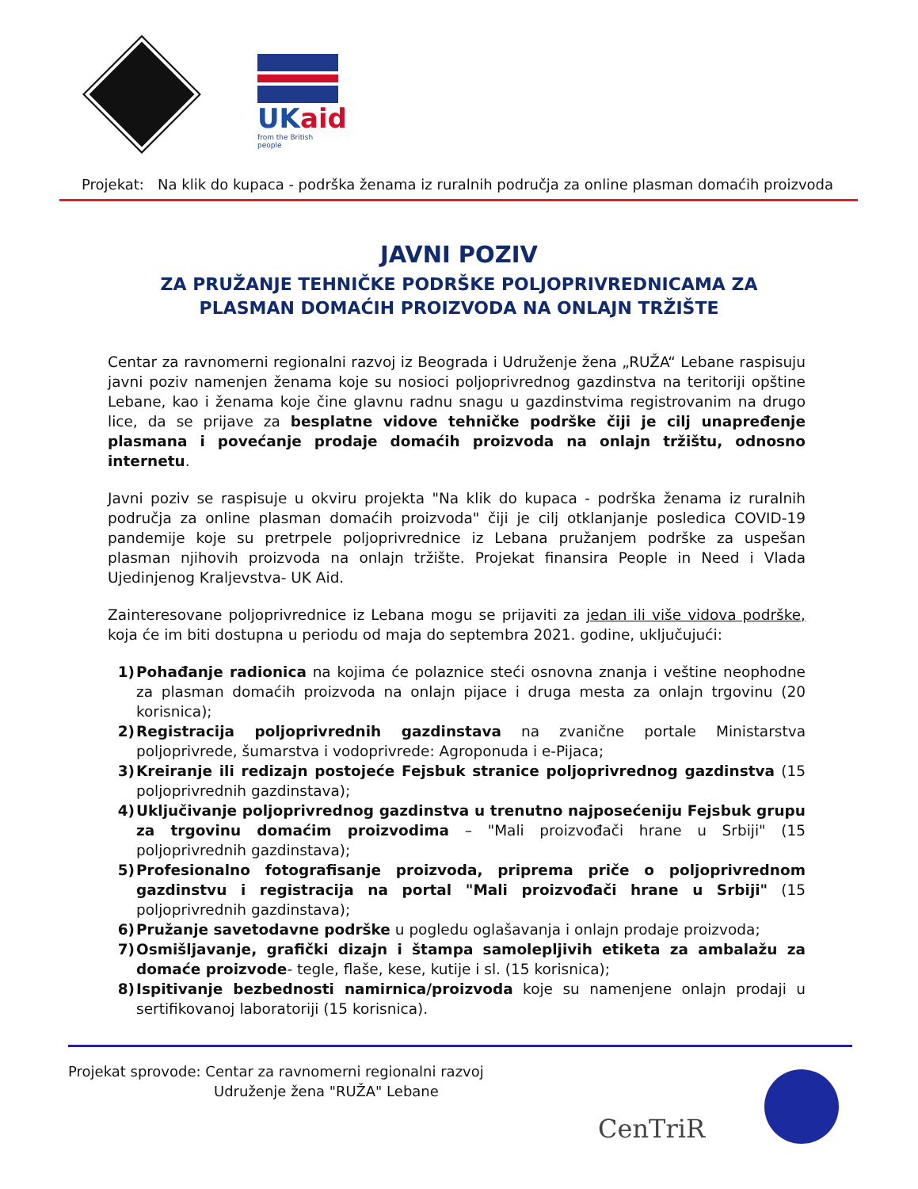UKaid
from the British people
Projekat: Na klik do kupaca - podrška ženama iz ruralnih područja za online plasman domaćih proizvoda
JAVNI POZIV
ZA PRUŽANJE TEHNIČKE PODRŠKE POLJOPRIVREDNICAMA ZA
PLASMAN DOMAĆIH PROIZVODA NA ONLAJN TRŽIŠTE
Centar za ravnomerni regionalni razvoj iz Beograda i Udruženje žena „RUŽA“ Lebane raspisuju javni poziv namenjen ženama koje su nosioci poljoprivrednog gazdinstva na teritoriji opštine Lebane, kao i ženama koje čine glavnu radnu snagu u gazdinstvima registrovanim na drugo lice, da se prijave za besplatne vidove tehničke podrške čiji je cilj unapređenje plasmana i povećanje prodaje domaćih proizvoda na onlajn tržištu, odnosno internetu.
Javni poziv se raspisuje u okviru projekta "Na klik do kupaca - podrška ženama iz ruralnih područja za online plasman domaćih proizvoda" čiji je cilj otklanjanje posledica COVID-19 pandemije koje su pretrpele poljoprivrednice iz Lebana pružanjem podrške za uspešan plasman njihovih proizvoda na onlajn tržište. Projekat finansira People in Need i Vlada Ujedinjenog Kraljevstva- UK Aid.
Zainteresovane poljoprivrednice iz Lebana mogu se prijaviti za jedan ili više vidova podrške, koja će im biti dostupna u periodu od maja do septembra 2021. godine, uključujući:
1) Pohađanje radionica na kojima će polaznice steći osnovna znanja i veštine neophodne za plasman domaćih proizvoda na onlajn pijace i druga mesta za onlajn trgovinu (20 korisnica);
2) Registracija poljoprivrednih gazdinstava na zvanične portale Ministarstva poljoprivrede, šumarstva i vodoprivrede: Agroponuda i e-Pijaca;
3) Kreiranje ili redizajn postojeće Fejsbuk stranice poljoprivrednog gazdinstva (15 poljoprivrednih gazdinstava);
4) Uključivanje poljoprivrednog gazdinstva u trenutno najposećeniju Fejsbuk grupu za trgovinu domaćim proizvodima – "Mali proizvođači hrane u Srbiji" (15 poljoprivrednih gazdinstava);
5) Profesionalno fotografisanje proizvoda, priprema priče o poljoprivrednom gazdinstvu i registracija na portal "Mali proizvođači hrane u Srbiji" (15 poljoprivrednih gazdinstava);
6) Pružanje savetodavne podrške u pogledu oglašavanja i onlajn prodaje proizvoda;
7) Osmišljavanje, grafički dizajn i štampa samolepljivih etiketa za ambalažu za domaće proizvode- tegle, flaše, kese, kutije i sl. (15 korisnica);
8) Ispitivanje bezbednosti namirnica/proizvoda koje su namenjene onlajn prodaji u sertifikovanoj laboratoriji (15 korisnica).
Projekat sprovode: Centar za ravnomerni regionalni razvoj
Udruženje žena "RUŽA" Lebane
CenTriR